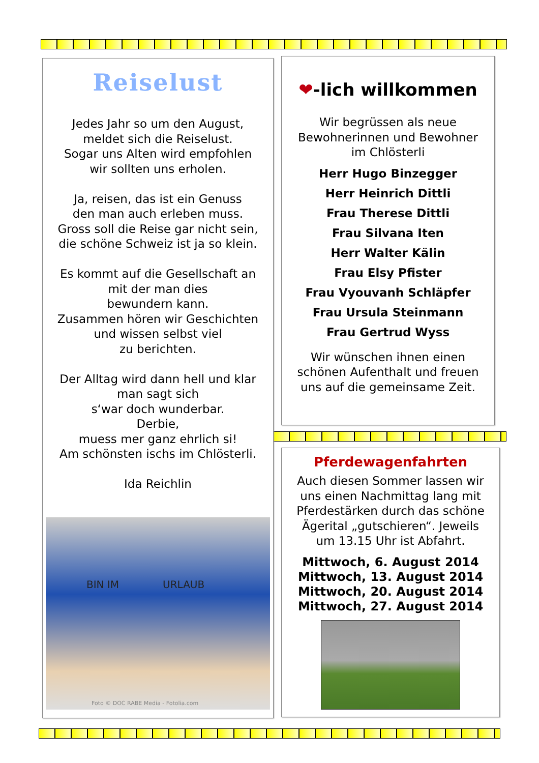Reiselust
Jedes Jahr so um den August,
meldet sich die Reiselust.
Sogar uns Alten wird empfohlen
wir sollten uns erholen.
Ja, reisen, das ist ein Genuss
den man auch erleben muss.
Gross soll die Reise gar nicht sein,
die schöne Schweiz ist ja so klein.
Es kommt auf die Gesellschaft an
mit der man dies
bewundern kann.
Zusammen hören wir Geschichten
und wissen selbst viel
zu berichten.
Der Alltag wird dann hell und klar
man sagt sich
s‘war doch wunderbar.
Derbie,
muess mer ganz ehrlich si!
Am schönsten ischs im Chlösterli.
Ida Reichlin
BIN IM URLAUB
Foto © DOC RABE Media - Fotolia.com
❤-lich willkommen
Wir begrüssen als neue
Bewohnerinnen und Bewohner
im Chlösterli
Herr Hugo Binzegger
Herr Heinrich Dittli
Frau Therese Dittli
Frau Silvana Iten
Herr Walter Kälin
Frau Elsy Pfister
Frau Vyouvanh Schläpfer
Frau Ursula Steinmann
Frau Gertrud Wyss
Wir wünschen ihnen einen
schönen Aufenthalt und freuen
uns auf die gemeinsame Zeit.
Pferdewagenfahrten
Auch diesen Sommer lassen wir
uns einen Nachmittag lang mit
Pferdestärken durch das schöne
Ägerital „gutschieren“. Jeweils
um 13.15 Uhr ist Abfahrt.
Mittwoch, 6. August 2014
Mittwoch, 13. August 2014
Mittwoch, 20. August 2014
Mittwoch, 27. August 2014